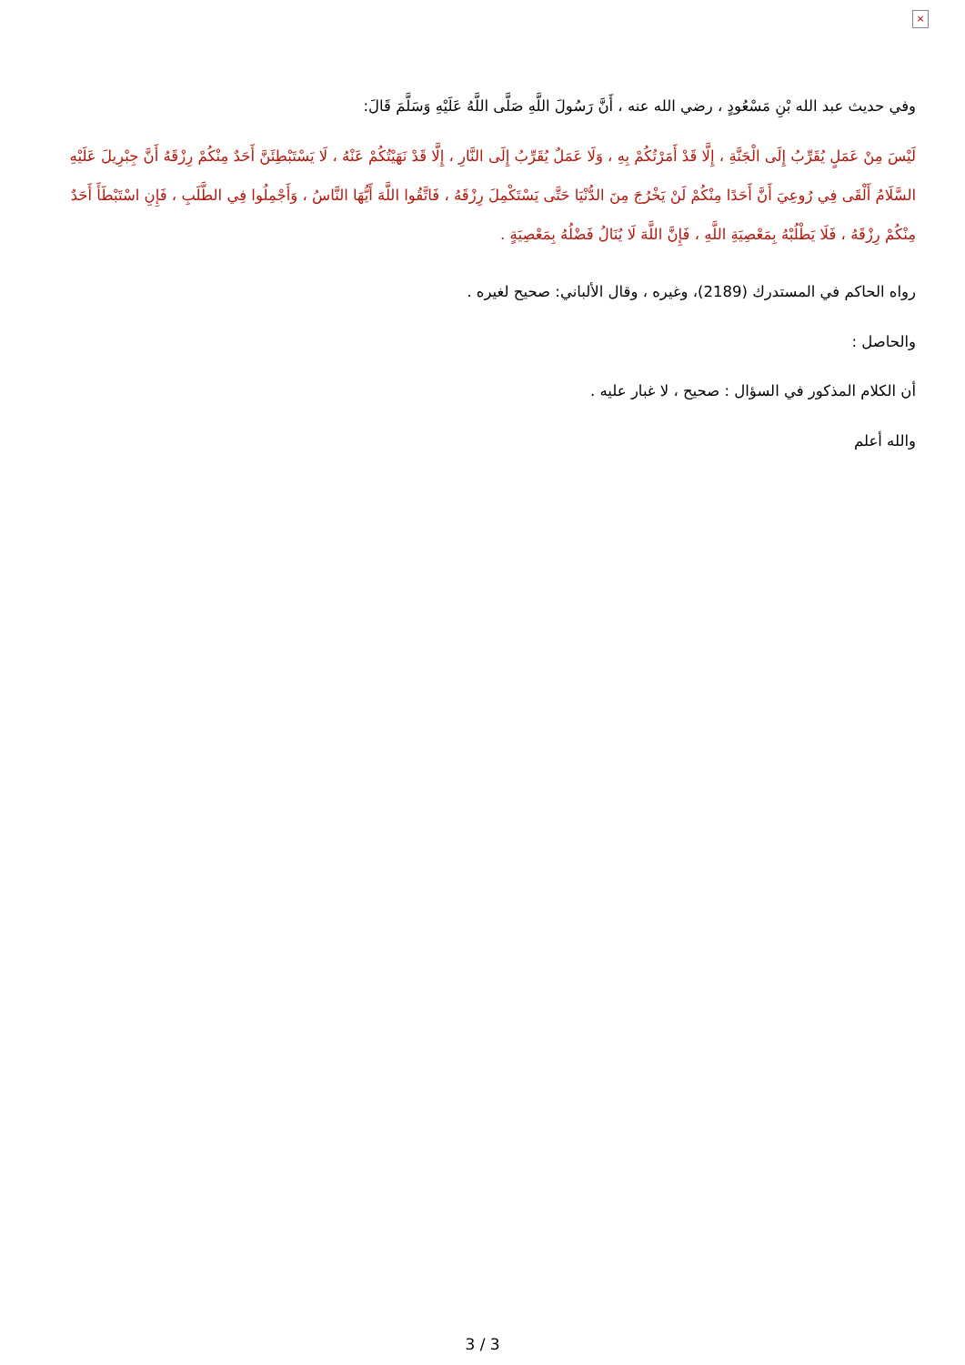×
وفي حديث عبد الله بْنِ مَسْعُودٍ ، رضي الله عنه ، أَنَّ رَسُولَ اللَّهِ صَلَّى اللَّهُ عَلَيْهِ وَسَلَّمَ قَالَ:
لَيْسَ مِنْ عَمَلٍ يُقَرِّبُ إِلَى الْجَنَّةِ ، إِلَّا قَدْ أَمَرْتُكُمْ بِهِ ، وَلَا عَمَلٌ يُقَرِّبُ إِلَى النَّارِ ، إِلَّا قَدْ نَهَيْتُكُمْ عَنْهُ ، لَا يَسْتَبْطِئَنَّ أَحَدٌ مِنْكُمْ رِزْقَهُ أَنَّ جِبْرِيلَ عَلَيْهِ السَّلَامُ أَلْقَى فِي رُوعِيَ أَنَّ أَحَدًا مِنْكُمْ لَنْ يَخْرُجَ مِنَ الدُّنْيَا حَتَّى يَسْتَكْمِلَ رِزْقَهُ ، فَاتَّقُوا اللَّهَ أَيُّهَا النَّاسُ ، وَأَجْمِلُوا فِي الطَّلَبِ ، فَإِنِ اسْتَبْطَأَ أَحَدٌ مِنْكُمْ رِزْقَهُ ، فَلَا يَطْلُبْهُ بِمَعْصِيَةِ اللَّهِ ، فَإِنَّ اللَّهَ لَا يُنَالُ فَضْلُهُ بِمَعْصِيَةٍ .
رواه الحاكم في المستدرك (2189)، وغيره ، وقال الألباني: صحيح لغيره .
والحاصل :
أن الكلام المذكور في السؤال : صحيح ، لا غبار عليه .
والله أعلم
3 / 3